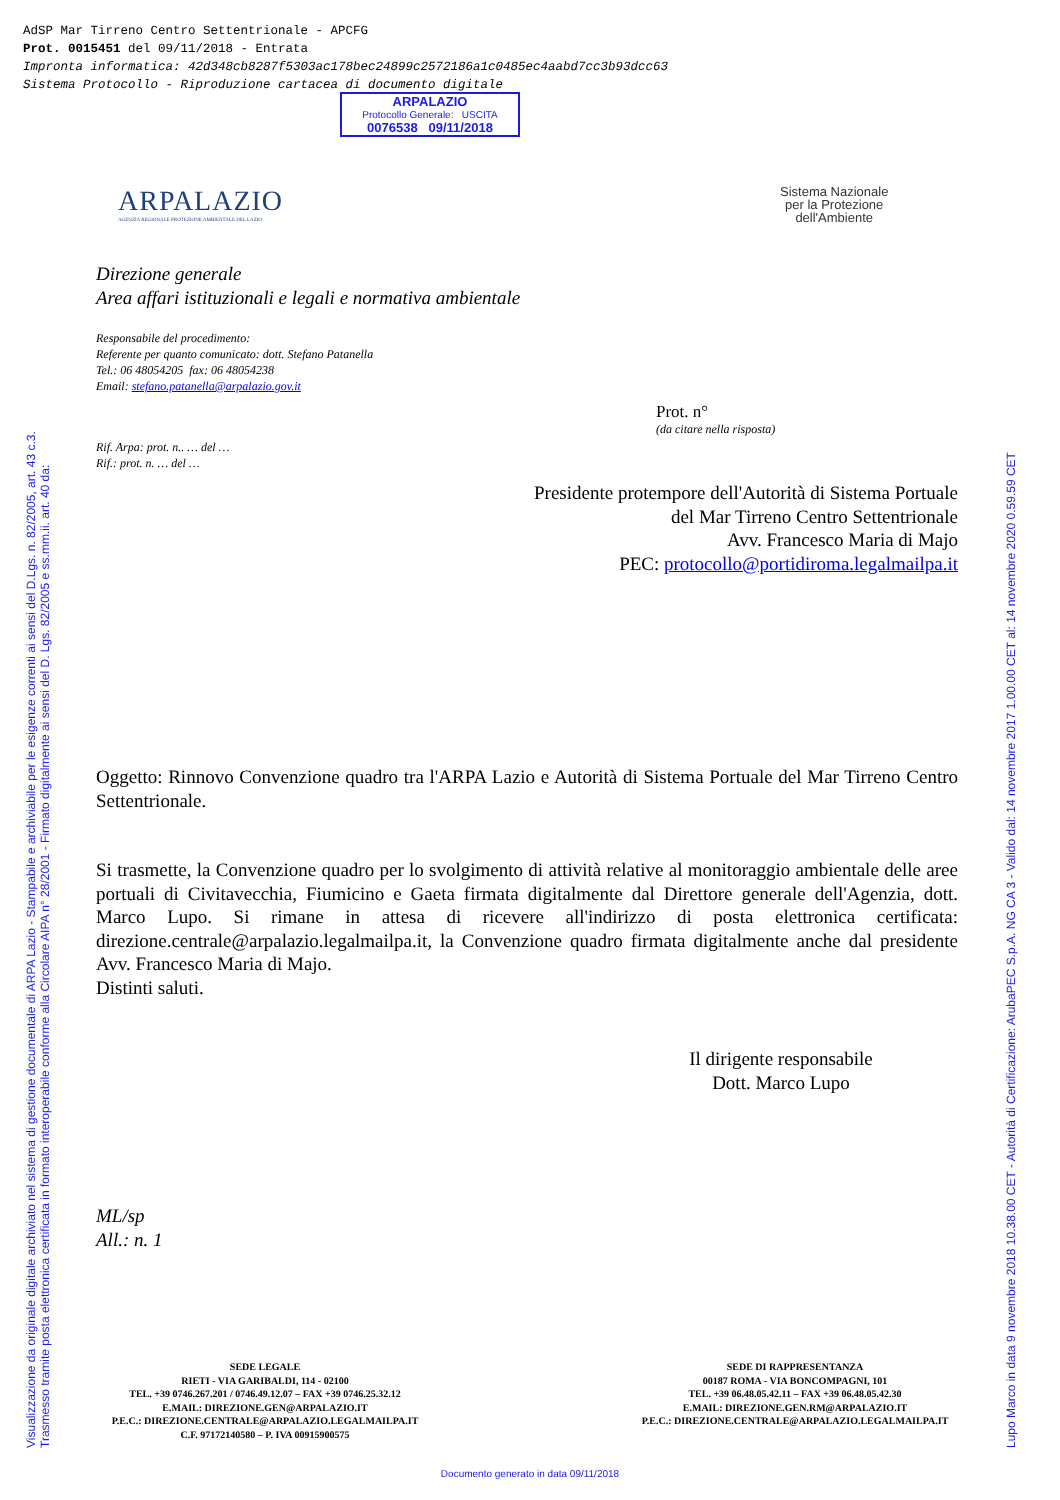AdSP Mar Tirreno Centro Settentrionale - APCFG
Prot. 0015451 del 09/11/2018 - Entrata
Impronta informatica: 42d348cb8287f5303ac178bec24899c2572186a1c0485ec4aabd7cc3b93dcc63
Sistema Protocollo - Riproduzione cartacea di documento digitale
ARPALAZIO
Protocollo Generale: USCITA
0076538 09/11/2018
ARPALAZIO
AGENZIA REGIONALE PROTEZIONE AMBIENTALE DEL LAZIO
Sistema Nazionale
per la Protezione
dell'Ambiente
Direzione generale
Area affari istituzionali e legali e normativa ambientale
Responsabile del procedimento:
Referente per quanto comunicato: dott. Stefano Patanella
Tel.: 06 48054205 fax: 06 48054238
Email: stefano.patanella@arpalazio.gov.it
Prot. n°
(da citare nella risposta)
Rif. Arpa: prot. n.. … del …
Rif.: prot. n. … del …
Presidente protempore dell'Autorità di Sistema Portuale
del Mar Tirreno Centro Settentrionale
Avv. Francesco Maria di Majo
PEC: protocollo@portidiroma.legalmailpa.it
Oggetto: Rinnovo Convenzione quadro tra l'ARPA Lazio e Autorità di Sistema Portuale del Mar Tirreno Centro Settentrionale.
Si trasmette, la Convenzione quadro per lo svolgimento di attività relative al monitoraggio ambientale delle aree portuali di Civitavecchia, Fiumicino e Gaeta firmata digitalmente dal Direttore generale dell'Agenzia, dott. Marco Lupo. Si rimane in attesa di ricevere all'indirizzo di posta elettronica certificata: direzione.centrale@arpalazio.legalmailpa.it, la Convenzione quadro firmata digitalmente anche dal presidente Avv. Francesco Maria di Majo.
Distinti saluti.
Il dirigente responsabile
Dott. Marco Lupo
ML/sp
All.: n. 1
Visualizzazione da originale digitale archiviato nel sistema di gestione documentale di ARPA Lazio - Stampabile e archiviabile per le esigenze correnti ai sensi del D.Lgs. n. 82/2005, art. 43 c.3.
Trasmesso tramite posta elettronica certificata in formato interoperabile conforme alla Circolare AIPA n° 28/2001 - Firmato digitalmente ai sensi del D. Lgs. 82/2005 e ss.mm.ii. art. 40 da:
Lupo Marco in data 9 novembre 2018 10.38.00 CET - Autorità di Certificazione: ArubaPEC S.p.A. NG CA 3 - Valido dal: 14 novembre 2017 1.00.00 CET al: 14 novembre 2020 0.59.59 CET
SEDE LEGALE
RIETI - VIA GARIBALDI, 114 - 02100
TEL. +39 0746.267.201 / 0746.49.12.07 – FAX +39 0746.25.32.12
E.MAIL: DIREZIONE.GEN@ARPALAZIO.IT
P.E.C.: DIREZIONE.CENTRALE@ARPALAZIO.LEGALMAILPA.IT
C.F. 97172140580 – P. IVA 00915900575
SEDE DI RAPPRESENTANZA
00187 ROMA - VIA BONCOMPAGNI, 101
TEL. +39 06.48.05.42.11 – FAX +39 06.48.05.42.30
E.MAIL: DIREZIONE.GEN.RM@ARPALAZIO.IT
P.E.C.: DIREZIONE.CENTRALE@ARPALAZIO.LEGALMAILPA.IT
Documento generato in data 09/11/2018